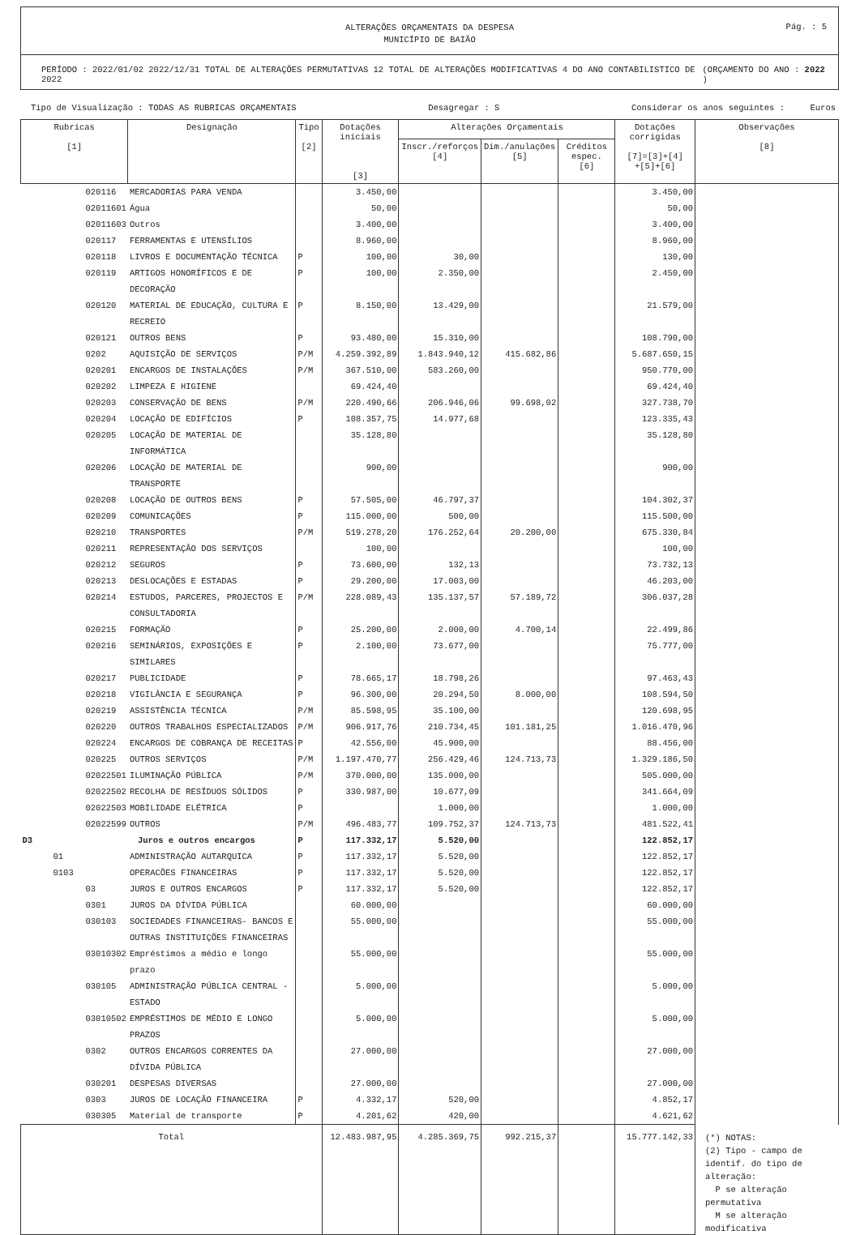ALTERAÇÕES ORÇAMENTAIS DA DESPESA
MUNICÍPIO DE BAIÃO
Pág. : 5
PERÍODO : 2022/01/02 2022/12/31 TOTAL DE ALTERAÇÕES PERMUTATIVAS 12 TOTAL DE ALTERAÇÕES MODIFICATIVAS 4 DO ANO CONTABILISTICO DE 2022 (ORÇAMENTO DO ANO : 2022 )
Tipo de Visualização : TODAS AS RUBRICAS ORÇAMENTAIS Desagregar : S Considerar os anos seguintes : Euros
| Rubricas [1] | Designação | Tipo [2] | Dotações iniciais [3] | Alterações Orçamentais | | | Dotações corrigidas [7]=[3]+[4] +[5]+[6] | Observações [8] |
| --- | --- | --- | --- | --- | --- | --- | --- | --- |
| | | | | Inscr./reforços [4] | Dim./anulações [5] | Créditos espec. [6] | | |
| 020116 | MERCADORIAS PARA VENDA | | 3.450,00 | | | | 3.450,00 | |
| 02011601 | Água | | 50,00 | | | | 50,00 | |
| 02011603 | Outros | | 3.400,00 | | | | 3.400,00 | |
| 020117 | FERRAMENTAS E UTENSÍLIOS | | 8.960,00 | | | | 8.960,00 | |
| 020118 | LIVROS E DOCUMENTAÇÃO TÉCNICA | P | 100,00 | 30,00 | | | 130,00 | |
| 020119 | ARTIGOS HONORÍFICOS E DE DECORAÇÃO | P | 100,00 | 2.350,00 | | | 2.450,00 | |
| 020120 | MATERIAL DE EDUCAÇÃO, CULTURA E RECREIO | P | 8.150,00 | 13.429,00 | | | 21.579,00 | |
| 020121 | OUTROS BENS | P | 93.480,00 | 15.310,00 | | | 108.790,00 | |
| 0202 | AQUISIÇÃO DE SERVIÇOS | P/M | 4.259.392,89 | 1.843.940,12 | 415.682,86 | | 5.687.650,15 | |
| 020201 | ENCARGOS DE INSTALAÇÕES | P/M | 367.510,00 | 583.260,00 | | | 950.770,00 | |
| 020202 | LIMPEZA E HIGIENE | | 69.424,40 | | | | 69.424,40 | |
| 020203 | CONSERVAÇÃO DE BENS | P/M | 220.490,66 | 206.946,06 | 99.698,02 | | 327.738,70 | |
| 020204 | LOCAÇÃO DE EDIFÍCIOS | P | 108.357,75 | 14.977,68 | | | 123.335,43 | |
| 020205 | LOCAÇÃO DE MATERIAL DE INFORMÁTICA | | 35.128,80 | | | | 35.128,80 | |
| 020206 | LOCAÇÃO DE MATERIAL DE TRANSPORTE | | 900,00 | | | | 900,00 | |
| 020208 | LOCAÇÃO DE OUTROS BENS | P | 57.505,00 | 46.797,37 | | | 104.302,37 | |
| 020209 | COMUNICAÇÕES | P | 115.000,00 | 500,00 | | | 115.500,00 | |
| 020210 | TRANSPORTES | P/M | 519.278,20 | 176.252,64 | 20.200,00 | | 675.330,84 | |
| 020211 | REPRESENTAÇÃO DOS SERVIÇOS | | 100,00 | | | | 100,00 | |
| 020212 | SEGUROS | P | 73.600,00 | 132,13 | | | 73.732,13 | |
| 020213 | DESLOCAÇÕES E ESTADAS | P | 29.200,00 | 17.003,00 | | | 46.203,00 | |
| 020214 | ESTUDOS, PARCERES, PROJECTOS E CONSULTADORIA | P/M | 228.089,43 | 135.137,57 | 57.189,72 | | 306.037,28 | |
| 020215 | FORMAÇÃO | P | 25.200,00 | 2.000,00 | 4.700,14 | | 22.499,86 | |
| 020216 | SEMINÁRIOS, EXPOSIÇÕES E SIMILARES | P | 2.100,00 | 73.677,00 | | | 75.777,00 | |
| 020217 | PUBLICIDADE | P | 78.665,17 | 18.798,26 | | | 97.463,43 | |
| 020218 | VIGILÂNCIA E SEGURANÇA | P | 96.300,00 | 20.294,50 | 8.000,00 | | 108.594,50 | |
| 020219 | ASSISTÊNCIA TÉCNICA | P/M | 85.598,95 | 35.100,00 | | | 120.698,95 | |
| 020220 | OUTROS TRABALHOS ESPECIALIZADOS | P/M | 906.917,76 | 210.734,45 | 101.181,25 | | 1.016.470,96 | |
| 020224 | ENCARGOS DE COBRANÇA DE RECEITAS | P | 42.556,00 | 45.900,00 | | | 88.456,00 | |
| 020225 | OUTROS SERVIÇOS | P/M | 1.197.470,77 | 256.429,46 | 124.713,73 | | 1.329.186,50 | |
| 02022501 | ILUMINAÇÃO PÚBLICA | P/M | 370.000,00 | 135.000,00 | | | 505.000,00 | |
| 02022502 | RECOLHA DE RESÍDUOS SÓLIDOS | P | 330.987,00 | 10.677,09 | | | 341.664,09 | |
| 02022503 | MOBILIDADE ELÉTRICA | P | | 1.000,00 | | | 1.000,00 | |
| 02022599 | OUTROS | P/M | 496.483,77 | 109.752,37 | 124.713,73 | | 481.522,41 | |
| D3 | Juros e outros encargos | P | 117.332,17 | 5.520,00 | | | 122.852,17 | |
| 01 | ADMINISTRAÇÃO AUTARQUICA | P | 117.332,17 | 5.520,00 | | | 122.852,17 | |
| 0103 | OPERACÕES FINANCEIRAS | P | 117.332,17 | 5.520,00 | | | 122.852,17 | |
| 03 | JUROS E OUTROS ENCARGOS | P | 117.332,17 | 5.520,00 | | | 122.852,17 | |
| 0301 | JUROS DA DÍVIDA PÚBLICA | | 60.000,00 | | | | 60.000,00 | |
| 030103 | SOCIEDADES FINANCEIRAS- BANCOS E OUTRAS INSTITUIÇÕES FINANCEIRAS | | 55.000,00 | | | | 55.000,00 | |
| 03010302 | Empréstimos a médio e longo prazo | | 55.000,00 | | | | 55.000,00 | |
| 030105 | ADMINISTRAÇÃO PÚBLICA CENTRAL - ESTADO | | 5.000,00 | | | | 5.000,00 | |
| 03010502 | EMPRÉSTIMOS DE MÉDIO E LONGO PRAZOS | | 5.000,00 | | | | 5.000,00 | |
| 0302 | OUTROS ENCARGOS CORRENTES DA DÍVIDA PÚBLICA | | 27.000,00 | | | | 27.000,00 | |
| 030201 | DESPESAS DIVERSAS | | 27.000,00 | | | | 27.000,00 | |
| 0303 | JUROS DE LOCAÇÃO FINANCEIRA | P | 4.332,17 | 520,00 | | | 4.852,17 | |
| 030305 | Material de transporte | P | 4.201,62 | 420,00 | | | 4.621,62 | |
| Total | | | 12.483.987,95 | 4.285.369,75 | 992.215,37 | | 15.777.142,33 | (*) NOTAS: (2) Tipo - campo de identif. do tipo de alteração: P se alteração permutativa M se alteração modificativa |